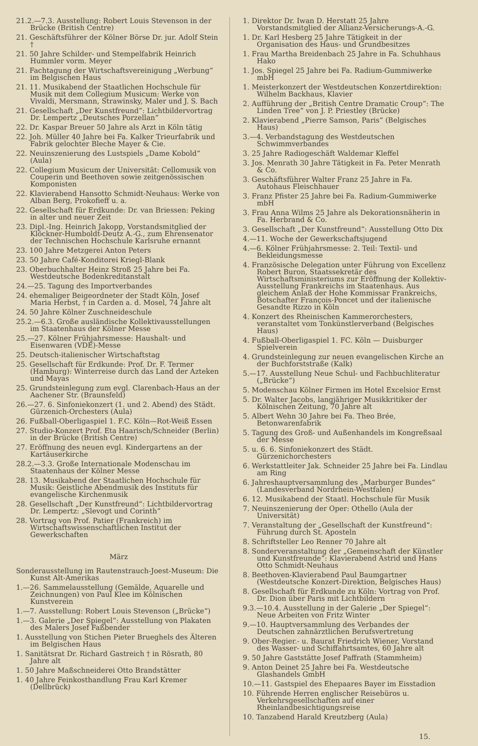21.2.—7.3. Ausstellung: Robert Louis Stevenson in der Brücke (British Centre)
21. Geschäftsführer der Kölner Börse Dr. jur. Adolf Stein †
21. 50 Jahre Schilder- und Stempelfabrik Heinrich Hummler vorm. Meyer
21. Fachtagung der Wirtschaftsvereinigung „Werbung“ im Belgischen Haus
21. 11. Musikabend der Staatlichen Hochschule für Musik mit dem Collegium Musicum: Werke von Vivaldi, Mersmann, Strawinsky, Maler und J. S. Bach
21. Gesellschaft „Der Kunstfreund“: Lichtbildervortrag Dr. Lempertz „Deutsches Porzellan“
22. Dr. Kaspar Breuer 50 Jahre als Arzt in Köln tätig
22. Joh. Müller 40 Jahre bei Fa. Kalker Trieurfabrik und Fabrik gelochter Bleche Mayer & Cie.
22. Neuinszenierung des Lustspiels „Dame Kobold“ (Aula)
22. Collegium Musicum der Universität: Cellomusik von Couperin und Beethoven sowie zeitgenössischen Komponisten
22. Klavierabend Hansotto Schmidt-Neuhaus: Werke von Alban Berg, Prokofieff u. a.
22. Gesellschaft für Erdkunde: Dr. van Briessen: Peking in alter und neuer Zeit
23. Dipl.-Ing. Heinrich Jakopp, Vorstandsmitglied der Klöckner-Humboldt-Deutz A.-G., zum Ehrensenator der Technischen Hochschule Karlsruhe ernannt
23. 100 Jahre Metzgerei Anton Peters
23. 50 Jahre Café-Konditorei Kriegl-Blank
23. Oberbuchhalter Heinz Stroß 25 Jahre bei Fa. Westdeutsche Bodenkreditanstalt
24.—25. Tagung des Importverbandes
24. ehemaliger Beigeordneter der Stadt Köln, Josef Maria Herbst, † in Carden a. d. Mosel, 74 Jahre alt
24. 50 Jahre Kölner Zuschneideschule
25.2.—6.3. Große ausländische Kollektivausstellungen im Staatenhaus der Kölner Messe
25.—27. Kölner Frühjahrsmesse: Haushalt- und Eisenwaren (VDE)-Messe
25. Deutsch-italienischer Wirtschaftstag
25. Gesellschaft für Erdkunde: Prof. Dr. F. Termer (Hamburg): Winterreise durch das Land der Azteken und Mayas
25. Grundsteinlegung zum evgl. Clarenbach-Haus an der Aachener Str. (Braunsfeld)
26.—27. 6. Sinfoniekonzert (1. und 2. Abend) des Städt. Gürzenich-Orchesters (Aula)
26. Fußball-Oberligaspiel 1. F.C. Köln—Rot-Weiß Essen
27. Studio-Konzert Prof. Eta Haarisch/Schneider (Berlin) in der Brücke (British Centre)
27. Eröffnung des neuen evgl. Kindergartens an der Kartäuserkirche
28.2.—3.3. Große Internationale Modenschau im Staatenhaus der Kölner Messe
28. 13. Musikabend der Staatlichen Hochschule für Musik: Geistliche Abendmusik des Instituts für evangelische Kirchenmusik
28. Gesellschaft „Der Kunstfreund“: Lichtbildervortrag Dr. Lempertz: „Slevogt und Corinth“
28. Vortrag von Prof. Patier (Frankreich) im Wirtschaftswissenschaftlichen Institut der Gewerkschaften
März
Sonderausstellung im Rautenstrauch-Joest-Museum: Die Kunst Alt-Amerikas
1.—26. Sammelausstellung (Gemälde, Aquarelle und Zeichnungen) von Paul Klee im Kölnischen Kunstverein
1.—7. Ausstellung: Robert Louis Stevenson („Brücke“)
1.—3. Galerie „Der Spiegel“: Ausstellung von Plakaten des Malers Josef Faßbender
1. Ausstellung von Stichen Pieter Brueghels des Älteren im Belgischen Haus
1. Sanitätsrat Dr. Richard Gastreich † in Rösrath, 80 Jahre alt
1. 50 Jahre Maßschneiderei Otto Brandstätter
1. 40 Jahre Feinkosthandlung Frau Karl Kremer (Dellbrück)
1. Direktor Dr. Iwan D. Herstatt 25 Jahre Vorstandsmitglied der Allianz-Versicherungs-A.-G.
1. Dr. Karl Hesberg 25 Jahre Tätigkeit in der Organisation des Haus- und Grundbesitzes
1. Frau Martha Breidenbach 25 Jahre in Fa. Schuhhaus Hako
1. Jos. Spiegel 25 Jahre bei Fa. Radium-Gummiwerke mbH
1. Meisterkonzert der Westdeutschen Konzertdirektion: Wilhelm Backhaus, Klavier
2. Aufführung der „British Centre Dramatic Croup“: The Linden Tree“ von J. P. Priestley (Brücke)
2. Klavierabend „Pierre Samson, Paris“ (Belgisches Haus)
3.—4. Verbandstagung des Westdeutschen Schwimmverbandes
3. 25 Jahre Radiogeschäft Waldemar Kleffel
3. Jos. Menrath 30 Jahre Tätigkeit in Fa. Peter Menrath & Co.
3. Geschäftsführer Walter Franz 25 Jahre in Fa. Autohaus Fleischhauer
3. Franz Pfister 25 Jahre bei Fa. Radium-Gummiwerke mbH
3. Frau Anna Wilms 25 Jahre als Dekorationsnäherin in Fa. Herbrand & Co.
3. Gesellschaft „Der Kunstfreund“: Ausstellung Otto Dix
4.—11. Woche der Gewerkschaftsjugend
4.—6. Kölner Frühjahrsmesse: 2. Teil: Textil- und Bekleidungsmesse
4. Französische Delegation unter Führung von Excellenz Robert Buron, Staatssekretär des Wirtschaftsministeriums zur Eröffnung der Kollektiv-Ausstellung Frankreichs im Staatenhaus. Aus gleichem Anlaß der Hohe Kommissar Frankreichs, Botschafter François-Poncet und der italienische Gesandte Rizzo in Köln
4. Konzert des Rheinischen Kammerorchesters, veranstaltet vom Tonkünstlerverband (Belgisches Haus)
4. Fußball-Oberligaspiel 1. FC. Köln — Duisburger Spielverein
4. Grundsteinlegung zur neuen evangelischen Kirche an der Buchforststraße (Kalk)
5.—17. Ausstellung Neue Schul- und Fachbuchliteratur („Brücke“)
5. Modenschau Kölner Firmen im Hotel Excelsior Ernst
5. Dr. Walter Jacobs, langjähriger Musikkritiker der Kölnischen Zeitung, 70 Jahre alt
5. Albert Wehn 30 Jahre bei Fa. Theo Brée, Betonwarenfabrik
5. Tagung des Groß- und Außenhandels im Kongreßsaal der Messe
5. u. 6. 6. Sinfoniekonzert des Städt. Gürzenichorchesters
6. Werkstattleiter Jak. Schneider 25 Jahre bei Fa. Lindlau am Ring
6. Jahreshauptversammlung des „Marburger Bundes“ (Landesverband Nordrhein-Westfalen)
6. 12. Musikabend der Staatl. Hochschule für Musik
7. Neuinszenierung der Oper: Othello (Aula der Universität)
7. Veranstaltung der „Gesellschaft der Kunstfreund“: Führung durch St. Aposteln
8. Schriftsteller Leo Renner 70 Jahre alt
8. Sonderveranstaltung der „Gemeinschaft der Künstler und Kunstfreunde“: Klavierabend Astrid und Hans Otto Schmidt-Neuhaus
8. Beethoven-Klavierabend Paul Baumgartner (Westdeutsche Konzert-Direktion, Belgisches Haus)
8. Gesellschaft für Erdkunde zu Köln: Vortrag von Prof. Dr. Dion über Paris mit Lichtbildern
9.3.—10.4. Ausstellung in der Galerie „Der Spiegel“: Neue Arbeiten von Fritz Winter
9.—10. Hauptversammlung des Verbandes der Deutschen zahnärztlichen Berufsvertretung
9. Ober-Regier.- u. Baurat Friedrich Wiener, Vorstand des Wasser- und Schiffahrtsamtes, 60 Jahre alt
9. 50 Jahre Gaststätte Josef Paffrath (Stammheim)
9. Anton Deinet 25 Jahre bei Fa. Westdeutsche Glashandels GmbH
10.—11. Gastspiel des Ehepaares Bayer im Eisstadion
10. Führende Herren englischer Reisebüros u. Verkehrsgesellschaften auf einer Rheinlandbesichtigungsreise
10. Tanzabend Harald Kreutzberg (Aula)
15.